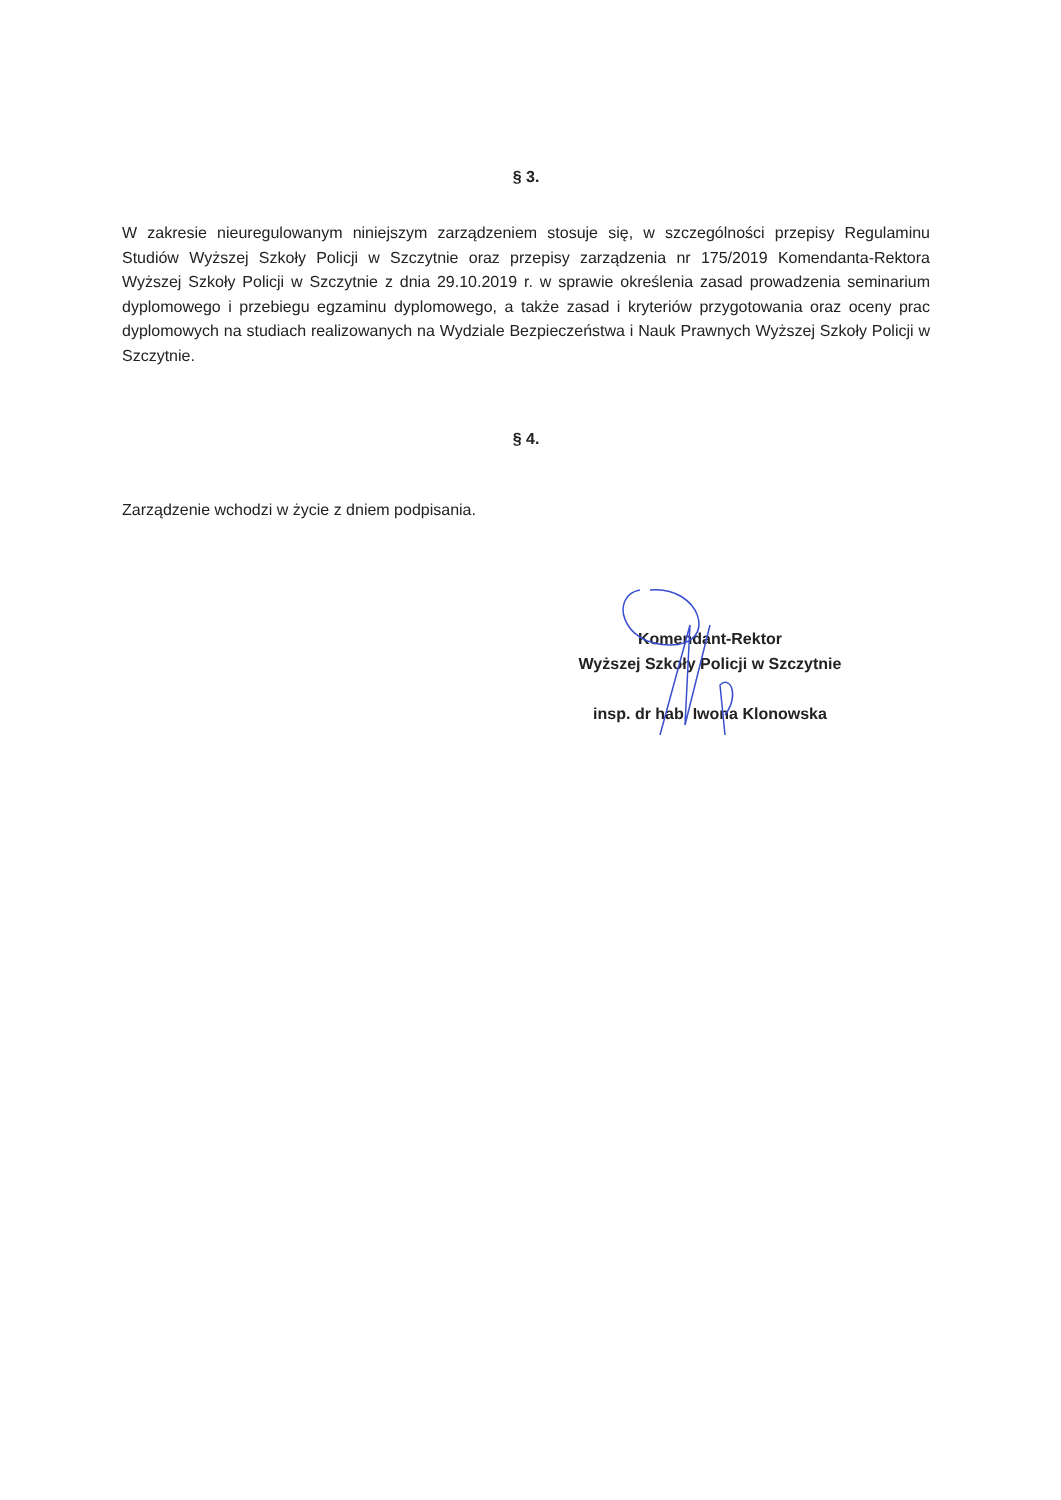§ 3.
W zakresie nieuregulowanym niniejszym zarządzeniem stosuje się, w szczególności przepisy Regulaminu Studiów Wyższej Szkoły Policji w Szczytnie oraz przepisy zarządzenia nr 175/2019 Komendanta-Rektora Wyższej Szkoły Policji w Szczytnie z dnia 29.10.2019 r. w sprawie określenia zasad prowadzenia seminarium dyplomowego i przebiegu egzaminu dyplomowego, a także zasad i kryteriów przygotowania oraz oceny prac dyplomowych na studiach realizowanych na Wydziale Bezpieczeństwa i Nauk Prawnych Wyższej Szkoły Policji w Szczytnie.
§ 4.
Zarządzenie wchodzi w życie z dniem podpisania.
Komendant-Rektor
Wyższej Szkoły Policji w Szczytnie
insp. dr hab. Iwona Klonowska